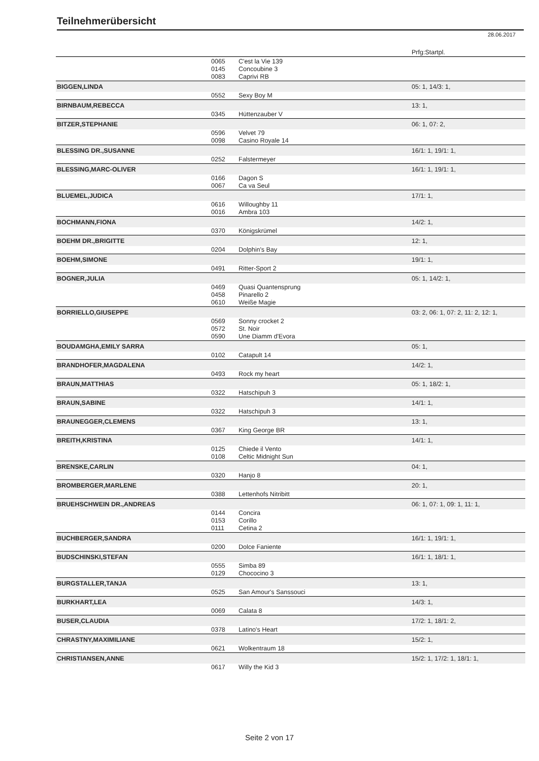Teilnehmerübersicht
28.06.2017
| | | | Prfg:Startpl. |
| | 0065 | C'est la Vie 139 | |
| | 0145 | Concoubine 3 | |
| | 0083 | Caprivi RB | |
| BIGGEN,LINDA | | | 05: 1, 14/3: 1, |
| | 0552 | Sexy Boy M | |
| BIRNBAUM,REBECCA | | | 13: 1, |
| | 0345 | Hüttenzauber V | |
| BITZER,STEPHANIE | | | 06: 1, 07: 2, |
| | 0596 | Velvet 79 | |
| | 0098 | Casino Royale 14 | |
| BLESSING DR.,SUSANNE | | | 16/1: 1, 19/1: 1, |
| | 0252 | Falstermeyer | |
| BLESSING,MARC-OLIVER | | | 16/1: 1, 19/1: 1, |
| | 0166 | Dagon S | |
| | 0067 | Ca va Seul | |
| BLUEMEL,JUDICA | | | 17/1: 1, |
| | 0616 | Willoughby 11 | |
| | 0016 | Ambra 103 | |
| BOCHMANN,FIONA | | | 14/2: 1, |
| | 0370 | Königskrümel | |
| BOEHM DR.,BRIGITTE | | | 12: 1, |
| | 0204 | Dolphin's Bay | |
| BOEHM,SIMONE | | | 19/1: 1, |
| | 0491 | Ritter-Sport 2 | |
| BOGNER,JULIA | | | 05: 1, 14/2: 1, |
| | 0469 | Quasi Quantensprung | |
| | 0458 | Pinarello 2 | |
| | 0610 | Weiße Magie | |
| BORRIELLO,GIUSEPPE | | | 03: 2, 06: 1, 07: 2, 11: 2, 12: 1, |
| | 0569 | Sonny crocket 2 | |
| | 0572 | St. Noir | |
| | 0590 | Une Diamm d'Evora | |
| BOUDAMGHA,EMILY SARRA | | | 05: 1, |
| | 0102 | Catapult 14 | |
| BRANDHOFER,MAGDALENA | | | 14/2: 1, |
| | 0493 | Rock my heart | |
| BRAUN,MATTHIAS | | | 05: 1, 18/2: 1, |
| | 0322 | Hatschipuh 3 | |
| BRAUN,SABINE | | | 14/1: 1, |
| | 0322 | Hatschipuh 3 | |
| BRAUNEGGER,CLEMENS | | | 13: 1, |
| | 0367 | King George BR | |
| BREITH,KRISTINA | | | 14/1: 1, |
| | 0125 | Chiede il Vento | |
| | 0108 | Celtic Midnight Sun | |
| BRENSKE,CARLIN | | | 04: 1, |
| | 0320 | Hanjo 8 | |
| BROMBERGER,MARLENE | | | 20: 1, |
| | 0388 | Lettenhofs Nitribitt | |
| BRUEHSCHWEIN DR.,ANDREAS | | | 06: 1, 07: 1, 09: 1, 11: 1, |
| | 0144 | Concira | |
| | 0153 | Corillo | |
| | 0111 | Cetina 2 | |
| BUCHBERGER,SANDRA | | | 16/1: 1, 19/1: 1, |
| | 0200 | Dolce Faniente | |
| BUDSCHINSKI,STEFAN | | | 16/1: 1, 18/1: 1, |
| | 0555 | Simba 89 | |
| | 0129 | Chococino 3 | |
| BURGSTALLER,TANJA | | | 13: 1, |
| | 0525 | San Amour's Sanssouci | |
| BURKHART,LEA | | | 14/3: 1, |
| | 0069 | Calata 8 | |
| BUSER,CLAUDIA | | | 17/2: 1, 18/1: 2, |
| | 0378 | Latino's Heart | |
| CHRASTNY,MAXIMILIANE | | | 15/2: 1, |
| | 0621 | Wolkentraum 18 | |
| CHRISTIANSEN,ANNE | | | 15/2: 1, 17/2: 1, 18/1: 1, |
| | 0617 | Willy the Kid 3 | |
Seite 2 von 17